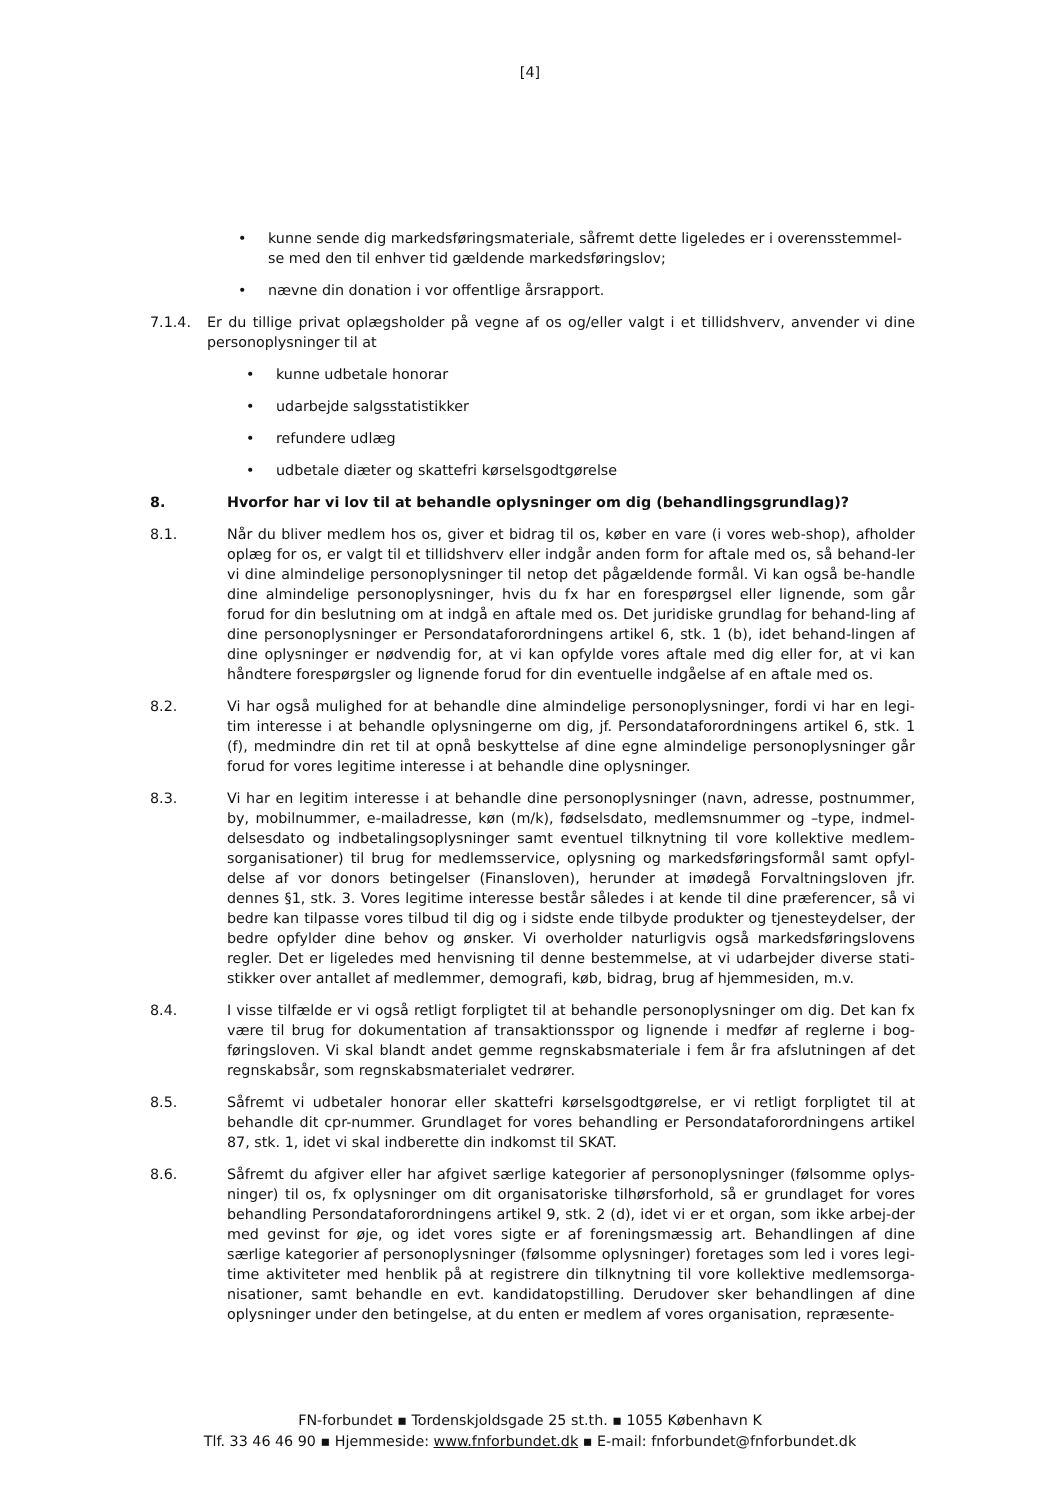[4]
• kunne sende dig markedsføringsmateriale, såfremt dette ligeledes er i overensstemmel-se med den til enhver tid gældende markedsføringslov;
• nævne din donation i vor offentlige årsrapport.
7.1.4. Er du tillige privat oplægsholder på vegne af os og/eller valgt i et tillidshverv, anvender vi dine personoplysninger til at
• kunne udbetale honorar
• udarbejde salgsstatistikker
• refundere udlæg
• udbetale diæter og skattefri kørselsgodtgørelse
8. Hvorfor har vi lov til at behandle oplysninger om dig (behandlingsgrundlag)?
8.1. Når du bliver medlem hos os, giver et bidrag til os, køber en vare (i vores web-shop), afholder oplæg for os, er valgt til et tillidshverv eller indgår anden form for aftale med os, så behand-ler vi dine almindelige personoplysninger til netop det pågældende formål. Vi kan også be-handle dine almindelige personoplysninger, hvis du fx har en forespørgsel eller lignende, som går forud for din beslutning om at indgå en aftale med os. Det juridiske grundlag for behand-ling af dine personoplysninger er Persondataforordningens artikel 6, stk. 1 (b), idet behand-lingen af dine oplysninger er nødvendig for, at vi kan opfylde vores aftale med dig eller for, at vi kan håndtere forespørgsler og lignende forud for din eventuelle indgåelse af en aftale med os.
8.2. Vi har også mulighed for at behandle dine almindelige personoplysninger, fordi vi har en legi-tim interesse i at behandle oplysningerne om dig, jf. Persondataforordningens artikel 6, stk. 1 (f), medmindre din ret til at opnå beskyttelse af dine egne almindelige personoplysninger går forud for vores legitime interesse i at behandle dine oplysninger.
8.3. Vi har en legitim interesse i at behandle dine personoplysninger (navn, adresse, postnummer, by, mobilnummer, e-mailadresse, køn (m/k), fødselsdato, medlemsnummer og –type, indmel-delsesdato og indbetalingsoplysninger samt eventuel tilknytning til vore kollektive medlem-sorganisationer) til brug for medlemsservice, oplysning og markedsføringsformål samt opfyl-delse af vor donors betingelser (Finansloven), herunder at imødegå Forvaltningsloven jfr. dennes §1, stk. 3. Vores legitime interesse består således i at kende til dine præferencer, så vi bedre kan tilpasse vores tilbud til dig og i sidste ende tilbyde produkter og tjenesteydelser, der bedre opfylder dine behov og ønsker. Vi overholder naturligvis også markedsføringslovens regler. Det er ligeledes med henvisning til denne bestemmelse, at vi udarbejder diverse stati-stikker over antallet af medlemmer, demografi, køb, bidrag, brug af hjemmesiden, m.v.
8.4. I visse tilfælde er vi også retligt forpligtet til at behandle personoplysninger om dig. Det kan fx være til brug for dokumentation af transaktionsspor og lignende i medfør af reglerne i bog-føringsloven. Vi skal blandt andet gemme regnskabsmateriale i fem år fra afslutningen af det regnskabsår, som regnskabsmaterialet vedrører.
8.5. Såfremt vi udbetaler honorar eller skattefri kørselsgodtgørelse, er vi retligt forpligtet til at behandle dit cpr-nummer. Grundlaget for vores behandling er Persondataforordningens artikel 87, stk. 1, idet vi skal indberette din indkomst til SKAT.
8.6. Såfremt du afgiver eller har afgivet særlige kategorier af personoplysninger (følsomme oplys-ninger) til os, fx oplysninger om dit organisatoriske tilhørsforhold, så er grundlaget for vores behandling Persondataforordningens artikel 9, stk. 2 (d), idet vi er et organ, som ikke arbej-der med gevinst for øje, og idet vores sigte er af foreningsmæssig art. Behandlingen af dine særlige kategorier af personoplysninger (følsomme oplysninger) foretages som led i vores legi-time aktiviteter med henblik på at registrere din tilknytning til vore kollektive medlemsorga-nisationer, samt behandle en evt. kandidatopstilling. Derudover sker behandlingen af dine oplysninger under den betingelse, at du enten er medlem af vores organisation, repræsente-
FN-forbundet ▪ Tordenskjoldsgade 25 st.th. ▪ 1055 København K
Tlf. 33 46 46 90 ▪ Hjemmeside: www.fnforbundet.dk ▪ E-mail: fnforbundet@fnforbundet.dk